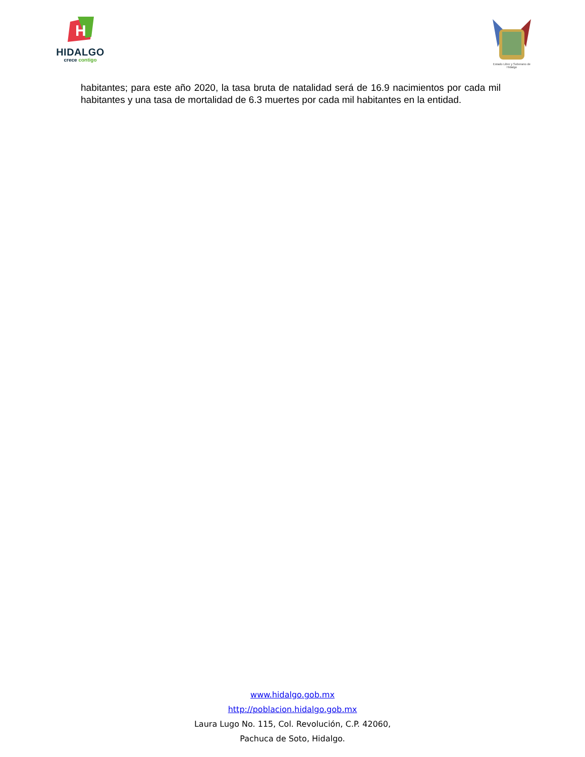H
HIDALGO
crece contigo
Estado Libre y Soberano de Hidalgo
habitantes; para este año 2020, la tasa bruta de natalidad será de 16.9 nacimientos por cada mil habitantes y una tasa de mortalidad de 6.3 muertes por cada mil habitantes en la entidad.
www.hidalgo.gob.mx
http://poblacion.hidalgo.gob.mx
Laura Lugo No. 115, Col. Revolución, C.P. 42060,
Pachuca de Soto, Hidalgo.